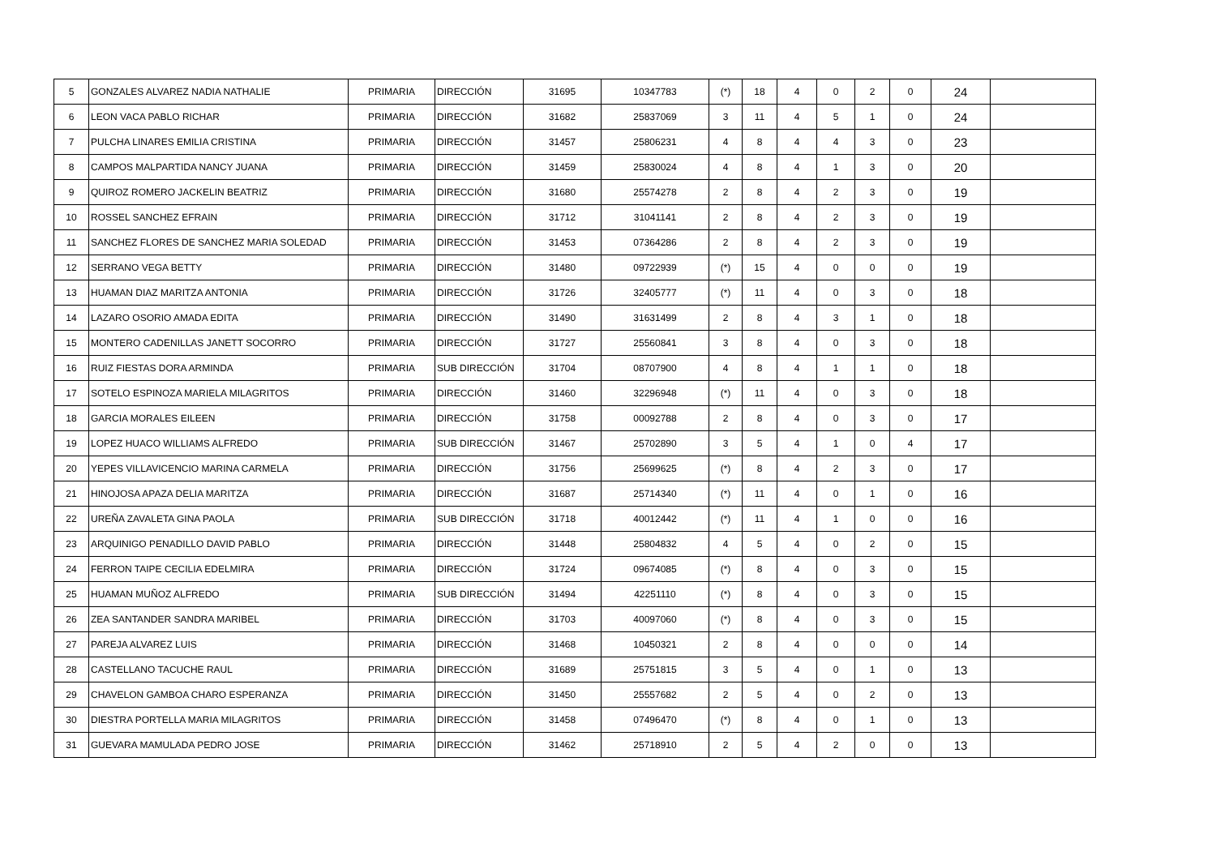| 5 | GONZALES ALVAREZ NADIA NATHALIE | PRIMARIA | DIRECCIÓN | 31695 | 10347783 | (*) | 18 | 4 | 0 | 2 | 0 | 24 | |
| 6 | LEON VACA PABLO RICHAR | PRIMARIA | DIRECCIÓN | 31682 | 25837069 | 3 | 11 | 4 | 5 | 1 | 0 | 24 | |
| 7 | PULCHA LINARES EMILIA CRISTINA | PRIMARIA | DIRECCIÓN | 31457 | 25806231 | 4 | 8 | 4 | 4 | 3 | 0 | 23 | |
| 8 | CAMPOS MALPARTIDA NANCY JUANA | PRIMARIA | DIRECCIÓN | 31459 | 25830024 | 4 | 8 | 4 | 1 | 3 | 0 | 20 | |
| 9 | QUIROZ ROMERO JACKELIN BEATRIZ | PRIMARIA | DIRECCIÓN | 31680 | 25574278 | 2 | 8 | 4 | 2 | 3 | 0 | 19 | |
| 10 | ROSSEL SANCHEZ EFRAIN | PRIMARIA | DIRECCIÓN | 31712 | 31041141 | 2 | 8 | 4 | 2 | 3 | 0 | 19 | |
| 11 | SANCHEZ FLORES DE SANCHEZ MARIA SOLEDAD | PRIMARIA | DIRECCIÓN | 31453 | 07364286 | 2 | 8 | 4 | 2 | 3 | 0 | 19 | |
| 12 | SERRANO VEGA BETTY | PRIMARIA | DIRECCIÓN | 31480 | 09722939 | (*) | 15 | 4 | 0 | 0 | 0 | 19 | |
| 13 | HUAMAN DIAZ MARITZA ANTONIA | PRIMARIA | DIRECCIÓN | 31726 | 32405777 | (*) | 11 | 4 | 0 | 3 | 0 | 18 | |
| 14 | LAZARO OSORIO AMADA EDITA | PRIMARIA | DIRECCIÓN | 31490 | 31631499 | 2 | 8 | 4 | 3 | 1 | 0 | 18 | |
| 15 | MONTERO CADENILLAS JANETT SOCORRO | PRIMARIA | DIRECCIÓN | 31727 | 25560841 | 3 | 8 | 4 | 0 | 3 | 0 | 18 | |
| 16 | RUIZ FIESTAS DORA ARMINDA | PRIMARIA | SUB DIRECCIÓN | 31704 | 08707900 | 4 | 8 | 4 | 1 | 1 | 0 | 18 | |
| 17 | SOTELO ESPINOZA MARIELA MILAGRITOS | PRIMARIA | DIRECCIÓN | 31460 | 32296948 | (*) | 11 | 4 | 0 | 3 | 0 | 18 | |
| 18 | GARCIA MORALES EILEEN | PRIMARIA | DIRECCIÓN | 31758 | 00092788 | 2 | 8 | 4 | 0 | 3 | 0 | 17 | |
| 19 | LOPEZ HUACO WILLIAMS ALFREDO | PRIMARIA | SUB DIRECCIÓN | 31467 | 25702890 | 3 | 5 | 4 | 1 | 0 | 4 | 17 | |
| 20 | YEPES VILLAVICENCIO MARINA CARMELA | PRIMARIA | DIRECCIÓN | 31756 | 25699625 | (*) | 8 | 4 | 2 | 3 | 0 | 17 | |
| 21 | HINOJOSA APAZA DELIA MARITZA | PRIMARIA | DIRECCIÓN | 31687 | 25714340 | (*) | 11 | 4 | 0 | 1 | 0 | 16 | |
| 22 | UREÑA ZAVALETA GINA PAOLA | PRIMARIA | SUB DIRECCIÓN | 31718 | 40012442 | (*) | 11 | 4 | 1 | 0 | 0 | 16 | |
| 23 | ARQUINIGO PENADILLO DAVID PABLO | PRIMARIA | DIRECCIÓN | 31448 | 25804832 | 4 | 5 | 4 | 0 | 2 | 0 | 15 | |
| 24 | FERRON TAIPE CECILIA EDELMIRA | PRIMARIA | DIRECCIÓN | 31724 | 09674085 | (*) | 8 | 4 | 0 | 3 | 0 | 15 | |
| 25 | HUAMAN MUÑOZ ALFREDO | PRIMARIA | SUB DIRECCIÓN | 31494 | 42251110 | (*) | 8 | 4 | 0 | 3 | 0 | 15 | |
| 26 | ZEA SANTANDER SANDRA MARIBEL | PRIMARIA | DIRECCIÓN | 31703 | 40097060 | (*) | 8 | 4 | 0 | 3 | 0 | 15 | |
| 27 | PAREJA ALVAREZ LUIS | PRIMARIA | DIRECCIÓN | 31468 | 10450321 | 2 | 8 | 4 | 0 | 0 | 0 | 14 | |
| 28 | CASTELLANO TACUCHE RAUL | PRIMARIA | DIRECCIÓN | 31689 | 25751815 | 3 | 5 | 4 | 0 | 1 | 0 | 13 | |
| 29 | CHAVELON GAMBOA CHARO ESPERANZA | PRIMARIA | DIRECCIÓN | 31450 | 25557682 | 2 | 5 | 4 | 0 | 2 | 0 | 13 | |
| 30 | DIESTRA PORTELLA MARIA MILAGRITOS | PRIMARIA | DIRECCIÓN | 31458 | 07496470 | (*) | 8 | 4 | 0 | 1 | 0 | 13 | |
| 31 | GUEVARA MAMULADA PEDRO JOSE | PRIMARIA | DIRECCIÓN | 31462 | 25718910 | 2 | 5 | 4 | 2 | 0 | 0 | 13 | |